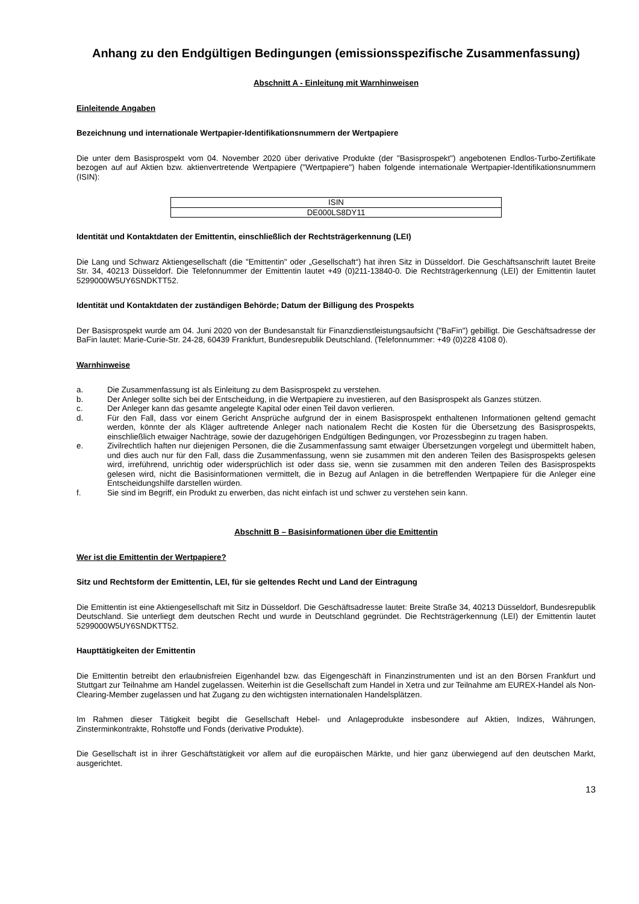Anhang zu den Endgültigen Bedingungen (emissionsspezifische Zusammenfassung)
Abschnitt A - Einleitung mit Warnhinweisen
Einleitende Angaben
Bezeichnung und internationale Wertpapier-Identifikationsnummern der Wertpapiere
Die unter dem Basisprospekt vom 04. November 2020 über derivative Produkte (der "Basisprospekt") angebotenen Endlos-Turbo-Zertifikate bezogen auf auf Aktien bzw. aktienvertretende Wertpapiere ("Wertpapiere") haben folgende internationale Wertpapier-Identifikationsnummern (ISIN):
| ISIN |
| DE000LS8DY11 |
Identität und Kontaktdaten der Emittentin, einschließlich der Rechtsträgerkennung (LEI)
Die Lang und Schwarz Aktiengesellschaft (die "Emittentin" oder „Gesellschaft“) hat ihren Sitz in Düsseldorf. Die Geschäftsanschrift lautet Breite Str. 34, 40213 Düsseldorf. Die Telefonnummer der Emittentin lautet +49 (0)211-13840-0. Die Rechtsträgerkennung (LEI) der Emittentin lautet 5299000W5UY6SNDKTT52.
Identität und Kontaktdaten der zuständigen Behörde; Datum der Billigung des Prospekts
Der Basisprospekt wurde am 04. Juni 2020 von der Bundesanstalt für Finanzdienstleistungsaufsicht ("BaFin") gebilligt. Die Geschäftsadresse der BaFin lautet: Marie-Curie-Str. 24-28, 60439 Frankfurt, Bundesrepublik Deutschland. (Telefonnummer: +49 (0)228 4108 0).
Warnhinweise
a. Die Zusammenfassung ist als Einleitung zu dem Basisprospekt zu verstehen.
b. Der Anleger sollte sich bei der Entscheidung, in die Wertpapiere zu investieren, auf den Basisprospekt als Ganzes stützen.
c. Der Anleger kann das gesamte angelegte Kapital oder einen Teil davon verlieren.
d. Für den Fall, dass vor einem Gericht Ansprüche aufgrund der in einem Basisprospekt enthaltenen Informationen geltend gemacht werden, könnte der als Kläger auftretende Anleger nach nationalem Recht die Kosten für die Übersetzung des Basisprospekts, einschließlich etwaiger Nachträge, sowie der dazugehörigen Endgültigen Bedingungen, vor Prozessbeginn zu tragen haben.
e. Zivilrechtlich haften nur diejenigen Personen, die die Zusammenfassung samt etwaiger Übersetzungen vorgelegt und übermittelt haben, und dies auch nur für den Fall, dass die Zusammenfassung, wenn sie zusammen mit den anderen Teilen des Basisprospekts gelesen wird, irreführend, unrichtig oder widersprüchlich ist oder dass sie, wenn sie zusammen mit den anderen Teilen des Basisprospekts gelesen wird, nicht die Basisinformationen vermittelt, die in Bezug auf Anlagen in die betreffenden Wertpapiere für die Anleger eine Entscheidungshilfe darstellen würden.
f. Sie sind im Begriff, ein Produkt zu erwerben, das nicht einfach ist und schwer zu verstehen sein kann.
Abschnitt B – Basisinformationen über die Emittentin
Wer ist die Emittentin der Wertpapiere?
Sitz und Rechtsform der Emittentin, LEI, für sie geltendes Recht und Land der Eintragung
Die Emittentin ist eine Aktiengesellschaft mit Sitz in Düsseldorf. Die Geschäftsadresse lautet: Breite Straße 34, 40213 Düsseldorf, Bundesrepublik Deutschland. Sie unterliegt dem deutschen Recht und wurde in Deutschland gegründet. Die Rechtsträgerkennung (LEI) der Emittentin lautet 5299000W5UY6SNDKTT52.
Haupttätigkeiten der Emittentin
Die Emittentin betreibt den erlaubnisfreien Eigenhandel bzw. das Eigengeschäft in Finanzinstrumenten und ist an den Börsen Frankfurt und Stuttgart zur Teilnahme am Handel zugelassen. Weiterhin ist die Gesellschaft zum Handel in Xetra und zur Teilnahme am EUREX-Handel als Non-Clearing-Member zugelassen und hat Zugang zu den wichtigsten internationalen Handelsplätzen.
Im Rahmen dieser Tätigkeit begibt die Gesellschaft Hebel- und Anlageprodukte insbesondere auf Aktien, Indizes, Währungen, Zinsterminkontrakte, Rohstoffe und Fonds (derivative Produkte).
Die Gesellschaft ist in ihrer Geschäftstätigkeit vor allem auf die europäischen Märkte, und hier ganz überwiegend auf den deutschen Markt, ausgerichtet.
13